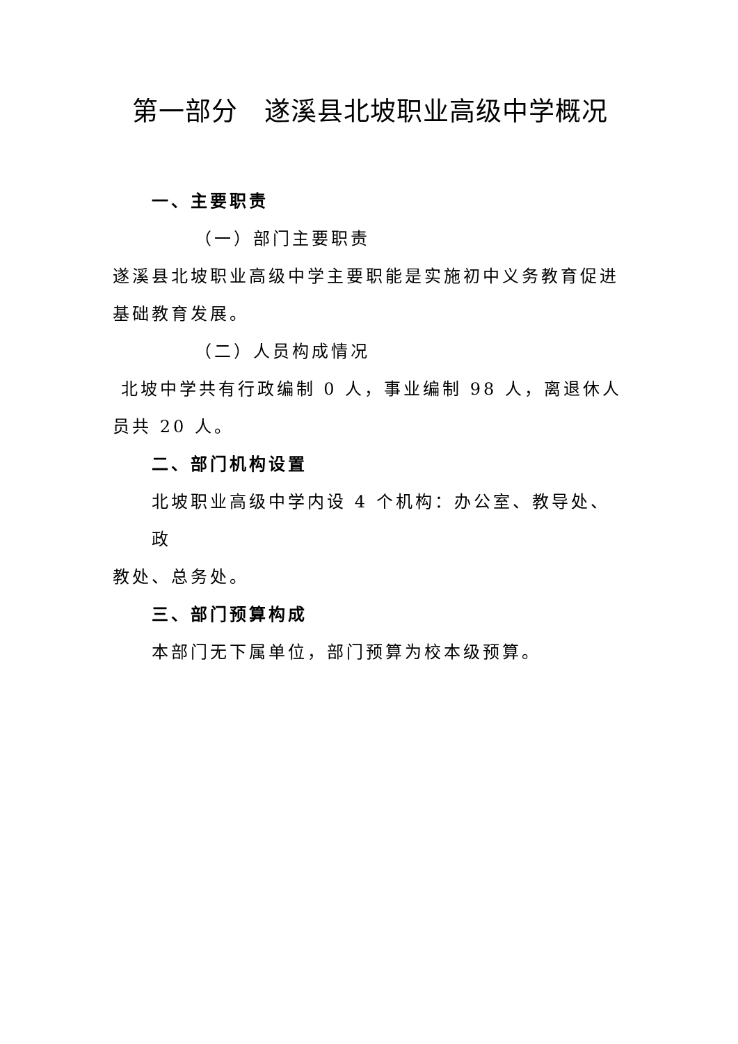第一部分　遂溪县北坡职业高级中学概况
一、主要职责
（一）部门主要职责
遂溪县北坡职业高级中学主要职能是实施初中义务教育促进基础教育发展。
（二）人员构成情况
北坡中学共有行政编制 0 人，事业编制 98 人，离退休人员共 20 人。
二、部门机构设置
北坡职业高级中学内设 4 个机构：办公室、教导处、政
教处、总务处。
三、部门预算构成
本部门无下属单位，部门预算为校本级预算。